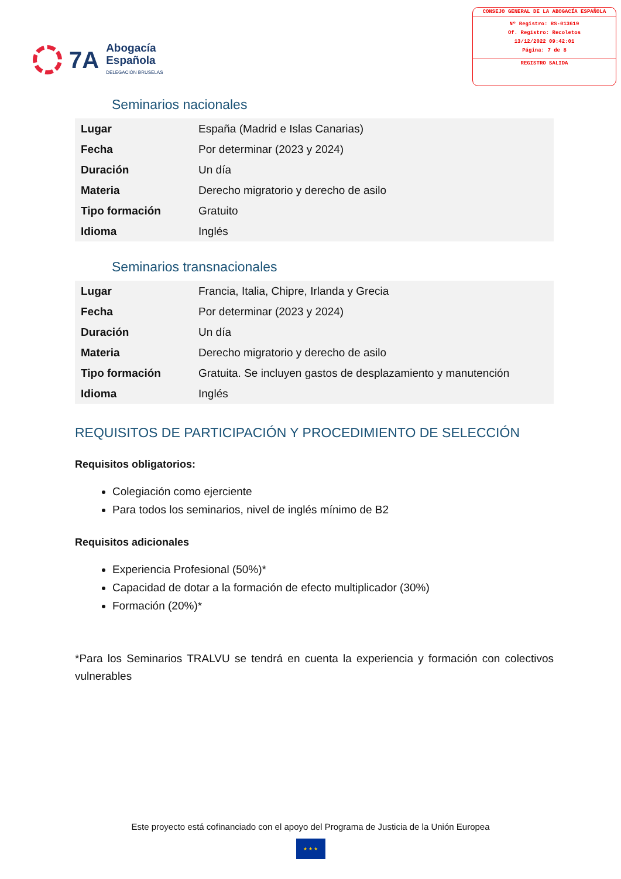7A
Abogacía
Española
DELEGACIÓN BRUSELAS
CONSEJO GENERAL DE LA ABOGACÍA ESPAÑOLA
Nº Registro: RS-013619
Of. Registro: Recoletos
13/12/2022 09:42:01
Página: 7 de 8
REGISTRO SALIDA
Seminarios nacionales
| Lugar | España (Madrid e Islas Canarias) |
| Fecha | Por determinar (2023 y 2024) |
| Duración | Un día |
| Materia | Derecho migratorio y derecho de asilo |
| Tipo formación | Gratuito |
| Idioma | Inglés |
Seminarios transnacionales
| Lugar | Francia, Italia, Chipre, Irlanda y Grecia |
| Fecha | Por determinar (2023 y 2024) |
| Duración | Un día |
| Materia | Derecho migratorio y derecho de asilo |
| Tipo formación | Gratuita. Se incluyen gastos de desplazamiento y manutención |
| Idioma | Inglés |
REQUISITOS DE PARTICIPACIÓN Y PROCEDIMIENTO DE SELECCIÓN
Requisitos obligatorios:
Colegiación como ejerciente
Para todos los seminarios, nivel de inglés mínimo de B2
Requisitos adicionales
Experiencia Profesional (50%)*
Capacidad de dotar a la formación de efecto multiplicador (30%)
Formación (20%)*
*Para los Seminarios TRALVU se tendrá en cuenta la experiencia y formación con colectivos vulnerables
Este proyecto está cofinanciado con el apoyo del Programa de Justicia de la Unión Europea
★ ★ ★